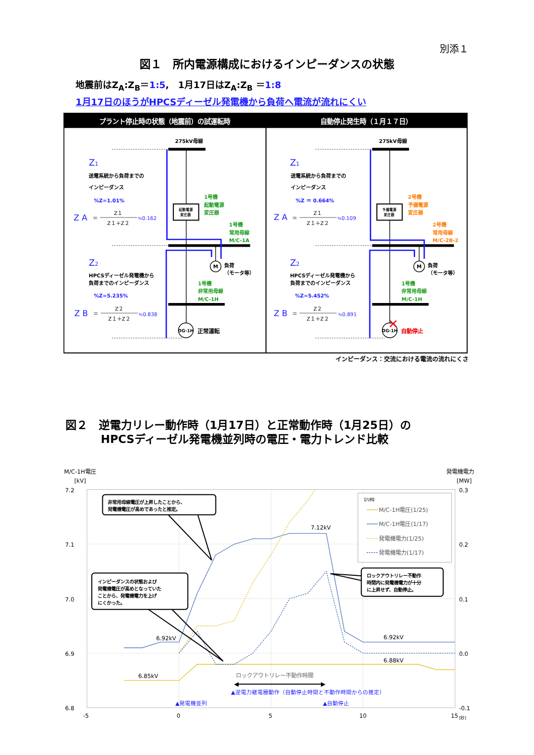別添１
図１　所内電源構成におけるインピーダンスの状態
地震前はZ<sub>A</sub>:Z<sub>B</sub>＝1:5,　1月17日はZ<sub>A</sub>:Z<sub>B</sub> ＝1:8
1月17日のほうがHPCSディーゼル発電機から負荷へ電流が流れにくい
プラント停止時の状態（地震前）の試運転時
自動停止発生時（１月１７日）
275kV母線
起動電源
変圧器
DG-1H
正常運転
M
負荷
（モータ等）
1号機
起動電源
変圧器
1号機
常用母線
M/C-1A
1号機
非常用母線
M/C-1H
Z1
送電系統から負荷までの
インピーダンス
%Z=1.01%
Z A
＝
Z１
Z１＋Z２
≒0.162
Z2
HPCSディーゼル発電機から
負荷までのインピーダンス
%Z=5.235%
Z B
＝
Z２
Z１＋Z２
≒0.838
275kV母線
予備電源
変圧器
DG-1H
✕
自動停止
M
負荷
（モータ等）
2号機
予備電源
変圧器
2号機
常用母線
M/C-2B-2
1号機
非常用母線
M/C-1H
Z1
送電系統から負荷までの
インピーダンス
%Z ＝ 0.664%
Z A
＝
Z１
Z１＋Z２
≒0.109
Z2
HPCSディーゼル発電機から
負荷までのインピーダンス
%Z=5.452%
Z B
＝
Z２
Z１＋Z２
≒0.891
インピーダンス：交流における電流の流れにくさ
図２　逆電力リレー動作時（1月17日）と正常動作時（1月25日）の
HPCSディーゼル発電機並列時の電圧・電力トレンド比較
M/C-1H電圧
[kV]
発電機電力
[MW]
7.2
7.1
7.0
6.9
6.8
0.3
0.2
0.1
0.0
-0.1
-5
0
5
10
15
[秒]
6.92kV
6.92kV
7.12kV
6.85kV
6.88kV
ロックアウトリレー不動作時間
◀
▶
▲逆電力継電器動作（自動停止時間と不動作時間からの推定）
▲発電機並列
▲自動停止
【凡例】
M/C-1H電圧(1/25)
M/C-1H電圧(1/17)
発電機電力(1/25)
発電機電力(1/17)
非常用母線電圧が上昇したことから、
発電機電圧が高めであったと推定。
インピーダンスの状態および
発電機電圧が高めとなっていた
ことから、発電機電力を上げ
にくかった。
ロックアウトリレー不動作
時間内に発電機電力が十分
に上昇せず、自動停止。